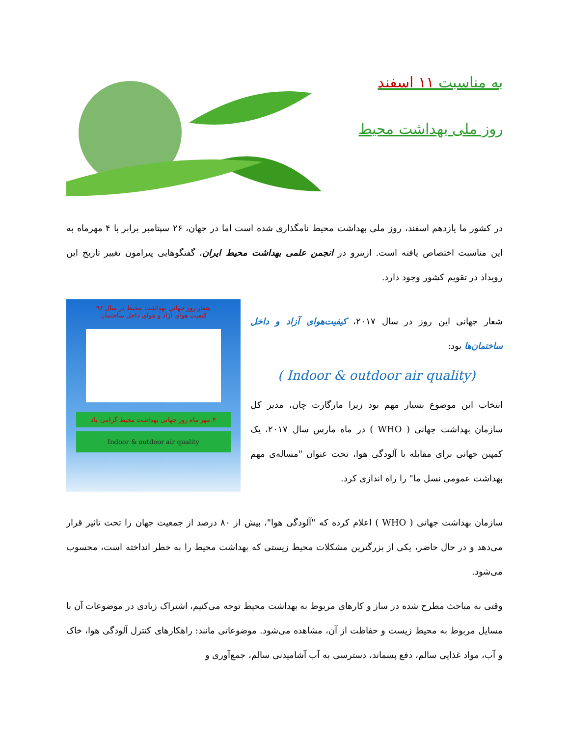به مناسبت ۱۱ اسفند
روز ملی بهداشت محیط
در کشور ما یازدهم اسفند، روز ملی بهداشت محیط نامگذاری شده است اما در جهان، ۲۶ سپتامبر برابر با ۴ مهرماه به این مناسبت اختصاص یافته است. ازینرو در انجمن علمی بهداشت محیط ایران، گفتگوهایی پیرامون تغییر تاریخ این رویداد در تقویم کشور وجود دارد.
شعار جهانی این روز در سال ۲۰۱۷، کیفیت‌هوای آزاد و داخل ساختمان‌ها بود:
( Indoor & outdoor air quality)
انتخاب این موضوع بسیار مهم بود زیرا مارگارت چان، مدیر کل سازمان بهداشت جهانی ( WHO ) در ماه مارس سال ۲۰۱۷، یک کمپین جهانی برای مقابله با آلودگی هوا، تحت عنوان "مساله‌ی مهم بهداشت عمومی نسل ما" را راه اندازی کرد.
شعار روز جهانی بهداشت محیط در سال ۹۶
کیفیت هوای آزاد و هوای داخل ساختمان
۴ مهر ماه روز جهانی بهداشت محیط گرامی باد
Indoor & outdoor air quality
سازمان بهداشت جهانی ( WHO ) اعلام کرده که "آلودگی هوا"، بیش از ۸۰ درصد از جمعیت جهان را تحت تاثیر قرار می‌دهد و در حال حاضر، یکی از بزرگترین مشکلات محیط زیستی که بهداشت محیط را به خطر انداخته است، محسوب می‌شود.
وقتی به مباحث مطرح شده در ساز و کارهای مربوط به بهداشت محیط توجه می‌کنیم، اشتراک زیادی در موضوعات آن با مسایل مربوط به محیط زیست و حفاظت از آن، مشاهده می‌شود. موضوعاتی مانند: راهکارهای کنترل آلودگی هوا، خاک و آب، مواد غذایی سالم، دفع پسماند، دسترسی به آب آشامیدنی سالم، جمع‌آوری و